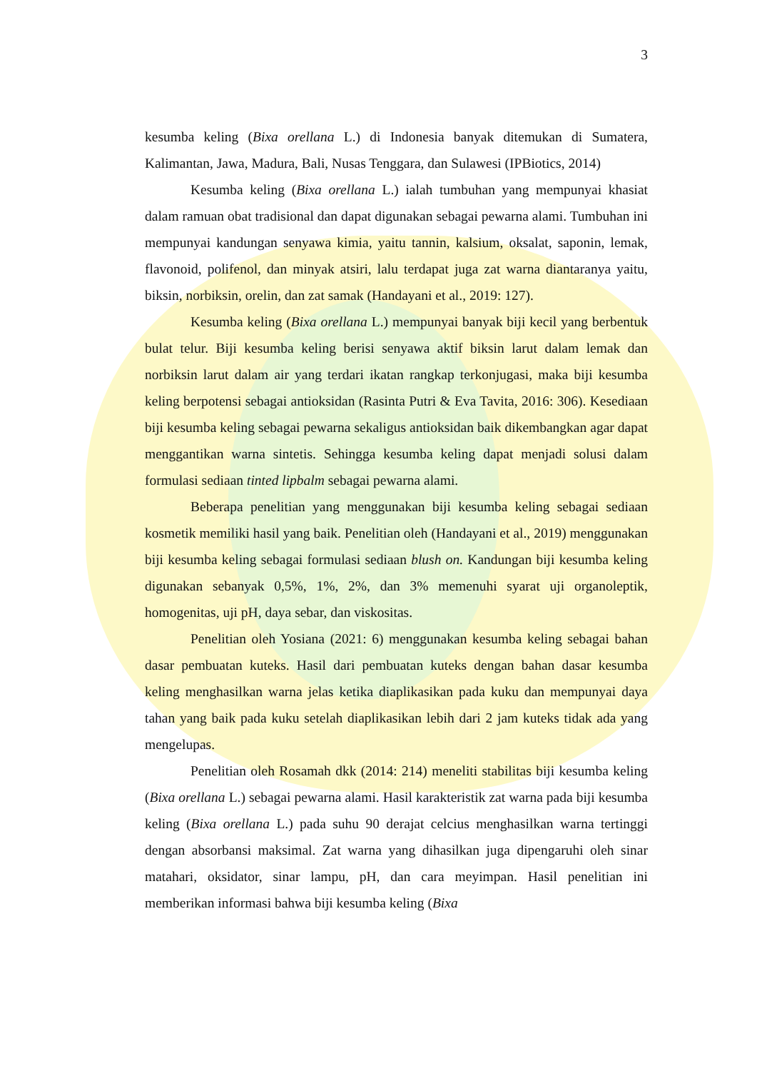3
kesumba keling (Bixa orellana L.) di Indonesia banyak ditemukan di Sumatera, Kalimantan, Jawa, Madura, Bali, Nusas Tenggara, dan Sulawesi (IPBiotics, 2014)
Kesumba keling (Bixa orellana L.) ialah tumbuhan yang mempunyai khasiat dalam ramuan obat tradisional dan dapat digunakan sebagai pewarna alami. Tumbuhan ini mempunyai kandungan senyawa kimia, yaitu tannin, kalsium, oksalat, saponin, lemak, flavonoid, polifenol, dan minyak atsiri, lalu terdapat juga zat warna diantaranya yaitu, biksin, norbiksin, orelin, dan zat samak (Handayani et al., 2019: 127).
Kesumba keling (Bixa orellana L.) mempunyai banyak biji kecil yang berbentuk bulat telur. Biji kesumba keling berisi senyawa aktif biksin larut dalam lemak dan norbiksin larut dalam air yang terdari ikatan rangkap terkonjugasi, maka biji kesumba keling berpotensi sebagai antioksidan (Rasinta Putri & Eva Tavita, 2016: 306). Kesediaan biji kesumba keling sebagai pewarna sekaligus antioksidan baik dikembangkan agar dapat menggantikan warna sintetis. Sehingga kesumba keling dapat menjadi solusi dalam formulasi sediaan tinted lipbalm sebagai pewarna alami.
Beberapa penelitian yang menggunakan biji kesumba keling sebagai sediaan kosmetik memiliki hasil yang baik. Penelitian oleh (Handayani et al., 2019) menggunakan biji kesumba keling sebagai formulasi sediaan blush on. Kandungan biji kesumba keling digunakan sebanyak 0,5%, 1%, 2%, dan 3% memenuhi syarat uji organoleptik, homogenitas, uji pH, daya sebar, dan viskositas.
Penelitian oleh Yosiana (2021: 6) menggunakan kesumba keling sebagai bahan dasar pembuatan kuteks. Hasil dari pembuatan kuteks dengan bahan dasar kesumba keling menghasilkan warna jelas ketika diaplikasikan pada kuku dan mempunyai daya tahan yang baik pada kuku setelah diaplikasikan lebih dari 2 jam kuteks tidak ada yang mengelupas.
Penelitian oleh Rosamah dkk (2014: 214) meneliti stabilitas biji kesumba keling (Bixa orellana L.) sebagai pewarna alami. Hasil karakteristik zat warna pada biji kesumba keling (Bixa orellana L.) pada suhu 90 derajat celcius menghasilkan warna tertinggi dengan absorbansi maksimal. Zat warna yang dihasilkan juga dipengaruhi oleh sinar matahari, oksidator, sinar lampu, pH, dan cara meyimpan. Hasil penelitian ini memberikan informasi bahwa biji kesumba keling (Bixa